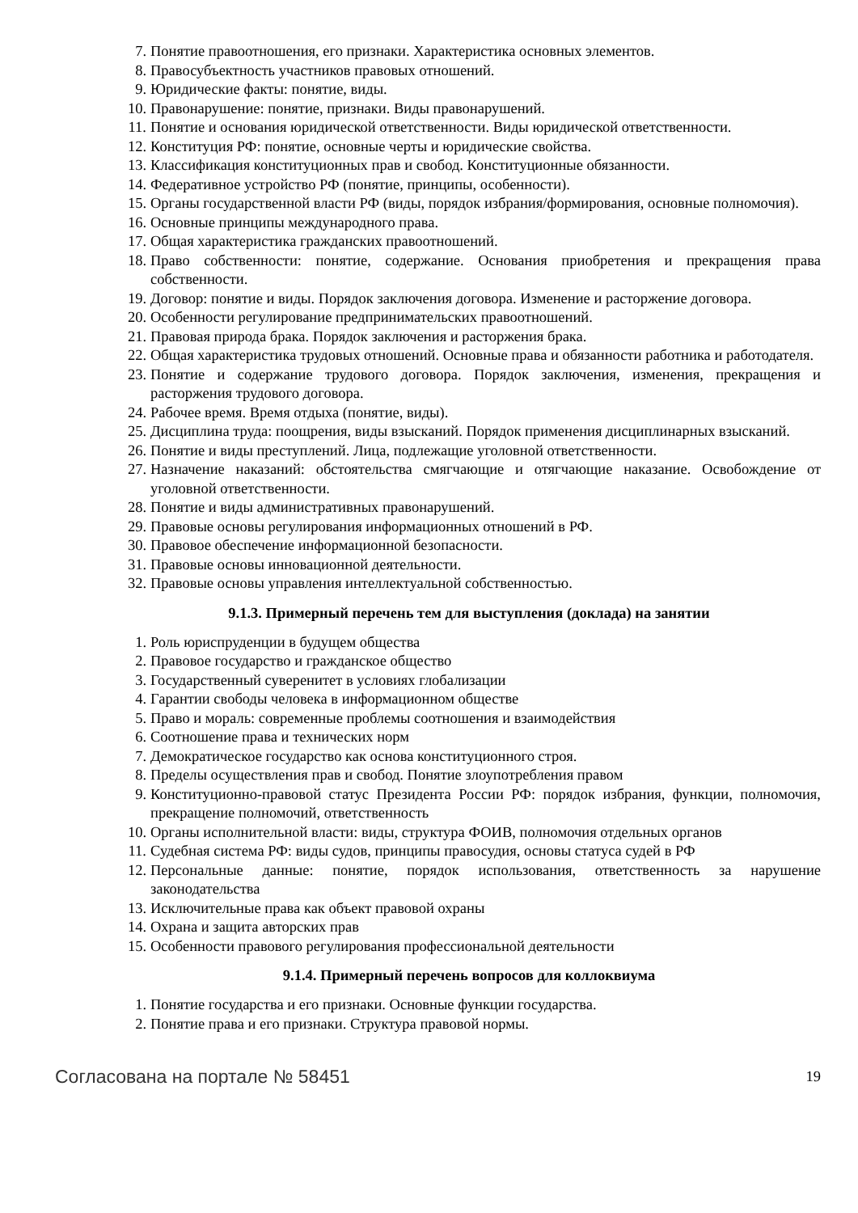7. Понятие правоотношения, его признаки. Характеристика основных элементов.
8. Правосубъектность участников правовых отношений.
9. Юридические факты: понятие, виды.
10. Правонарушение: понятие, признаки. Виды правонарушений.
11. Понятие и основания юридической ответственности. Виды юридической ответственности.
12. Конституция РФ: понятие, основные черты и юридические свойства.
13. Классификация конституционных прав и свобод. Конституционные обязанности.
14. Федеративное устройство РФ (понятие, принципы, особенности).
15. Органы государственной власти РФ (виды, порядок избрания/формирования, основные полномочия).
16. Основные принципы международного права.
17. Общая характеристика гражданских правоотношений.
18. Право собственности: понятие, содержание. Основания приобретения и прекращения права собственности.
19. Договор: понятие и виды. Порядок заключения договора. Изменение и расторжение договора.
20. Особенности регулирование предпринимательских правоотношений.
21. Правовая природа брака. Порядок заключения и расторжения брака.
22. Общая характеристика трудовых отношений. Основные права и обязанности работника и работодателя.
23. Понятие и содержание трудового договора. Порядок заключения, изменения, прекращения и расторжения трудового договора.
24. Рабочее время. Время отдыха (понятие, виды).
25. Дисциплина труда: поощрения, виды взысканий. Порядок применения дисциплинарных взысканий.
26. Понятие и виды преступлений. Лица, подлежащие уголовной ответственности.
27. Назначение наказаний: обстоятельства смягчающие и отягчающие наказание. Освобождение от уголовной ответственности.
28. Понятие и виды административных правонарушений.
29. Правовые основы регулирования информационных отношений в РФ.
30. Правовое обеспечение информационной безопасности.
31. Правовые основы инновационной деятельности.
32. Правовые основы управления интеллектуальной собственностью.
9.1.3. Примерный перечень тем для выступления (доклада) на занятии
1. Роль юриспруденции в будущем общества
2. Правовое государство и гражданское общество
3. Государственный суверенитет в условиях глобализации
4. Гарантии свободы человека в информационном обществе
5. Право и мораль: современные проблемы соотношения и взаимодействия
6. Соотношение права и технических норм
7. Демократическое государство как основа конституционного строя.
8. Пределы осуществления прав и свобод. Понятие злоупотребления правом
9. Конституционно-правовой статус Президента России РФ: порядок избрания, функции, полномочия, прекращение полномочий, ответственность
10. Органы исполнительной власти: виды, структура ФОИВ, полномочия отдельных органов
11. Судебная система РФ: виды судов, принципы правосудия, основы статуса судей в РФ
12. Персональные данные: понятие, порядок использования, ответственность за нарушение законодательства
13. Исключительные права как объект правовой охраны
14. Охрана и защита авторских прав
15. Особенности правового регулирования профессиональной деятельности
9.1.4. Примерный перечень вопросов для коллоквиума
1. Понятие государства и его признаки. Основные функции государства.
2. Понятие права и его признаки. Структура правовой нормы.
Согласована на портале № 58451 19